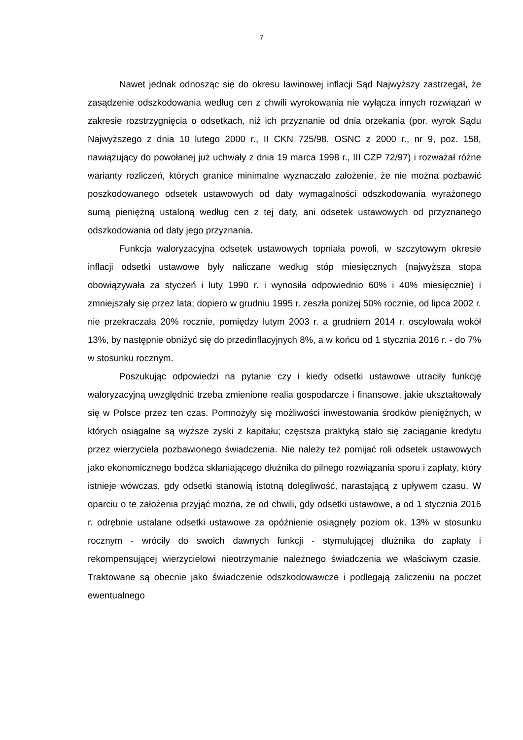7
Nawet jednak odnosząc się do okresu lawinowej inflacji Sąd Najwyższy zastrzegał, że zasądzenie odszkodowania według cen z chwili wyrokowania nie wyłącza innych rozwiązań w zakresie rozstrzygnięcia o odsetkach, niż ich przyznanie od dnia orzekania (por. wyrok Sądu Najwyższego z dnia 10 lutego 2000 r., II CKN 725/98, OSNC z 2000 r., nr 9, poz. 158, nawiązujący do powołanej już uchwały z dnia 19 marca 1998 r., III CZP 72/97) i rozważał różne warianty rozliczeń, których granice minimalne wyznaczało założenie, że nie można pozbawić poszkodowanego odsetek ustawowych od daty wymagalności odszkodowania wyrażonego sumą pieniężną ustaloną według cen z tej daty, ani odsetek ustawowych od przyznanego odszkodowania od daty jego przyznania.
Funkcja waloryzacyjna odsetek ustawowych topniała powoli, w szczytowym okresie inflacji odsetki ustawowe były naliczane według stóp miesięcznych (najwyższa stopa obowiązywała za styczeń i luty 1990 r. i wynosiła odpowiednio 60% i 40% miesięcznie) i zmniejszały się przez lata; dopiero w grudniu 1995 r. zeszła poniżej 50% rocznie, od lipca 2002 r. nie przekraczała 20% rocznie, pomiędzy lutym 2003 r. a grudniem 2014 r. oscylowała wokół 13%, by następnie obniżyć się do przedinflacyjnych 8%, a w końcu od 1 stycznia 2016 r. - do 7% w stosunku rocznym.
Poszukując odpowiedzi na pytanie czy i kiedy odsetki ustawowe utraciły funkcję waloryzacyjną uwzględnić trzeba zmienione realia gospodarcze i finansowe, jakie ukształtowały się w Polsce przez ten czas. Pomnożyły się możliwości inwestowania środków pieniężnych, w których osiągalne są wyższe zyski z kapitału; częstsza praktyką stało się zaciąganie kredytu przez wierzyciela pozbawionego świadczenia. Nie należy też pomijać roli odsetek ustawowych jako ekonomicznego bodźca skłaniającego dłużnika do pilnego rozwiązania sporu i zapłaty, który istnieje wówczas, gdy odsetki stanowią istotną dolegliwość, narastającą z upływem czasu. W oparciu o te założenia przyjąć można, że od chwili, gdy odsetki ustawowe, a od 1 stycznia 2016 r. odrębnie ustalane odsetki ustawowe za opóźnienie osiągnęły poziom ok. 13% w stosunku rocznym - wróciły do swoich dawnych funkcji - stymulującej dłużnika do zapłaty i rekompensującej wierzycielowi nieotrzymanie należnego świadczenia we właściwym czasie. Traktowane są obecnie jako świadczenie odszkodowawcze i podlegają zaliczeniu na poczet ewentualnego